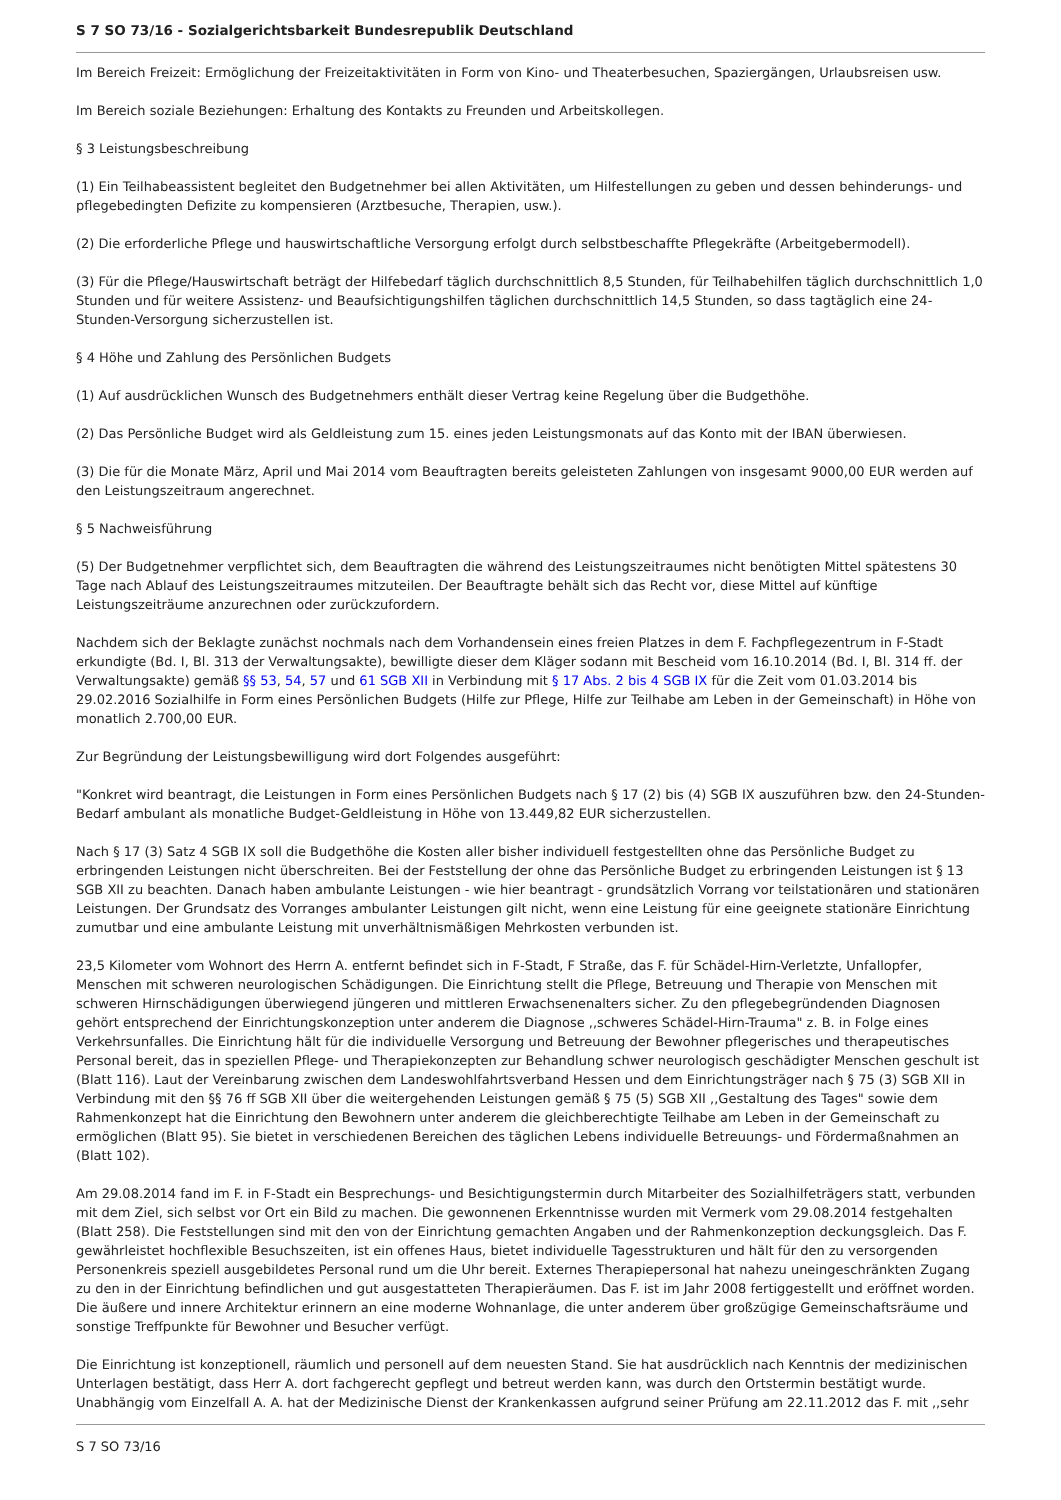S 7 SO 73/16 - Sozialgerichtsbarkeit Bundesrepublik Deutschland
Im Bereich Freizeit: Ermöglichung der Freizeitaktivitäten in Form von Kino- und Theaterbesuchen, Spaziergängen, Urlaubsreisen usw.
Im Bereich soziale Beziehungen: Erhaltung des Kontakts zu Freunden und Arbeitskollegen.
§ 3 Leistungsbeschreibung
(1) Ein Teilhabeassistent begleitet den Budgetnehmer bei allen Aktivitäten, um Hilfestellungen zu geben und dessen behinderungs- und pflegebedingten Defizite zu kompensieren (Arztbesuche, Therapien, usw.).
(2) Die erforderliche Pflege und hauswirtschaftliche Versorgung erfolgt durch selbstbeschaffte Pflegekräfte (Arbeitgebermodell).
(3) Für die Pflege/Hauswirtschaft beträgt der Hilfebedarf täglich durchschnittlich 8,5 Stunden, für Teilhabehilfen täglich durchschnittlich 1,0 Stunden und für weitere Assistenz- und Beaufsichtigungshilfen täglichen durchschnittlich 14,5 Stunden, so dass tagtäglich eine 24-Stunden-Versorgung sicherzustellen ist.
§ 4 Höhe und Zahlung des Persönlichen Budgets
(1) Auf ausdrücklichen Wunsch des Budgetnehmers enthält dieser Vertrag keine Regelung über die Budgethöhe.
(2) Das Persönliche Budget wird als Geldleistung zum 15. eines jeden Leistungsmonats auf das Konto mit der IBAN überwiesen.
(3) Die für die Monate März, April und Mai 2014 vom Beauftragten bereits geleisteten Zahlungen von insgesamt 9000,00 EUR werden auf den Leistungszeitraum angerechnet.
§ 5 Nachweisführung
(5) Der Budgetnehmer verpflichtet sich, dem Beauftragten die während des Leistungszeitraumes nicht benötigten Mittel spätestens 30 Tage nach Ablauf des Leistungszeitraumes mitzuteilen. Der Beauftragte behält sich das Recht vor, diese Mittel auf künftige Leistungszeiträume anzurechnen oder zurückzufordern.
Nachdem sich der Beklagte zunächst nochmals nach dem Vorhandensein eines freien Platzes in dem F. Fachpflegezentrum in F-Stadt erkundigte (Bd. I, Bl. 313 der Verwaltungsakte), bewilligte dieser dem Kläger sodann mit Bescheid vom 16.10.2014 (Bd. I, Bl. 314 ff. der Verwaltungsakte) gemäß §§ 53, 54, 57 und 61 SGB XII in Verbindung mit § 17 Abs. 2 bis 4 SGB IX für die Zeit vom 01.03.2014 bis 29.02.2016 Sozialhilfe in Form eines Persönlichen Budgets (Hilfe zur Pflege, Hilfe zur Teilhabe am Leben in der Gemeinschaft) in Höhe von monatlich 2.700,00 EUR.
Zur Begründung der Leistungsbewilligung wird dort Folgendes ausgeführt:
"Konkret wird beantragt, die Leistungen in Form eines Persönlichen Budgets nach § 17 (2) bis (4) SGB IX auszuführen bzw. den 24-Stunden-Bedarf ambulant als monatliche Budget-Geldleistung in Höhe von 13.449,82 EUR sicherzustellen.
Nach § 17 (3) Satz 4 SGB IX soll die Budgethöhe die Kosten aller bisher individuell festgestellten ohne das Persönliche Budget zu erbringenden Leistungen nicht überschreiten. Bei der Feststellung der ohne das Persönliche Budget zu erbringenden Leistungen ist § 13 SGB XII zu beachten. Danach haben ambulante Leistungen - wie hier beantragt - grundsätzlich Vorrang vor teilstationären und stationären Leistungen. Der Grundsatz des Vorranges ambulanter Leistungen gilt nicht, wenn eine Leistung für eine geeignete stationäre Einrichtung zumutbar und eine ambulante Leistung mit unverhältnismäßigen Mehrkosten verbunden ist.
23,5 Kilometer vom Wohnort des Herrn A. entfernt befindet sich in F-Stadt, F Straße, das F. für Schädel-Hirn-Verletzte, Unfallopfer, Menschen mit schweren neurologischen Schädigungen. Die Einrichtung stellt die Pflege, Betreuung und Therapie von Menschen mit schweren Hirnschädigungen überwiegend jüngeren und mittleren Erwachsenenalters sicher. Zu den pflegebegründenden Diagnosen gehört entsprechend der Einrichtungskonzeption unter anderem die Diagnose ,,schweres Schädel-Hirn-Trauma" z. B. in Folge eines Verkehrsunfalles. Die Einrichtung hält für die individuelle Versorgung und Betreuung der Bewohner pflegerisches und therapeutisches Personal bereit, das in speziellen Pflege- und Therapiekonzepten zur Behandlung schwer neurologisch geschädigter Menschen geschult ist (Blatt 116). Laut der Vereinbarung zwischen dem Landeswohlfahrtsverband Hessen und dem Einrichtungsträger nach § 75 (3) SGB XII in Verbindung mit den §§ 76 ff SGB XII über die weitergehenden Leistungen gemäß § 75 (5) SGB XII ,,Gestaltung des Tages" sowie dem Rahmenkonzept hat die Einrichtung den Bewohnern unter anderem die gleichberechtigte Teilhabe am Leben in der Gemeinschaft zu ermöglichen (Blatt 95). Sie bietet in verschiedenen Bereichen des täglichen Lebens individuelle Betreuungs- und Fördermaßnahmen an (Blatt 102).
Am 29.08.2014 fand im F. in F-Stadt ein Besprechungs- und Besichtigungstermin durch Mitarbeiter des Sozialhilfeträgers statt, verbunden mit dem Ziel, sich selbst vor Ort ein Bild zu machen. Die gewonnenen Erkenntnisse wurden mit Vermerk vom 29.08.2014 festgehalten (Blatt 258). Die Feststellungen sind mit den von der Einrichtung gemachten Angaben und der Rahmenkonzeption deckungsgleich. Das F. gewährleistet hochflexible Besuchszeiten, ist ein offenes Haus, bietet individuelle Tagesstrukturen und hält für den zu versorgenden Personenkreis speziell ausgebildetes Personal rund um die Uhr bereit. Externes Therapiepersonal hat nahezu uneingeschränkten Zugang zu den in der Einrichtung befindlichen und gut ausgestatteten Therapieräumen. Das F. ist im Jahr 2008 fertiggestellt und eröffnet worden. Die äußere und innere Architektur erinnern an eine moderne Wohnanlage, die unter anderem über großzügige Gemeinschaftsräume und sonstige Treffpunkte für Bewohner und Besucher verfügt.
Die Einrichtung ist konzeptionell, räumlich und personell auf dem neuesten Stand. Sie hat ausdrücklich nach Kenntnis der medizinischen Unterlagen bestätigt, dass Herr A. dort fachgerecht gepflegt und betreut werden kann, was durch den Ortstermin bestätigt wurde. Unabhängig vom Einzelfall A. A. hat der Medizinische Dienst der Krankenkassen aufgrund seiner Prüfung am 22.11.2012 das F. mit ,,sehr
S 7 SO 73/16